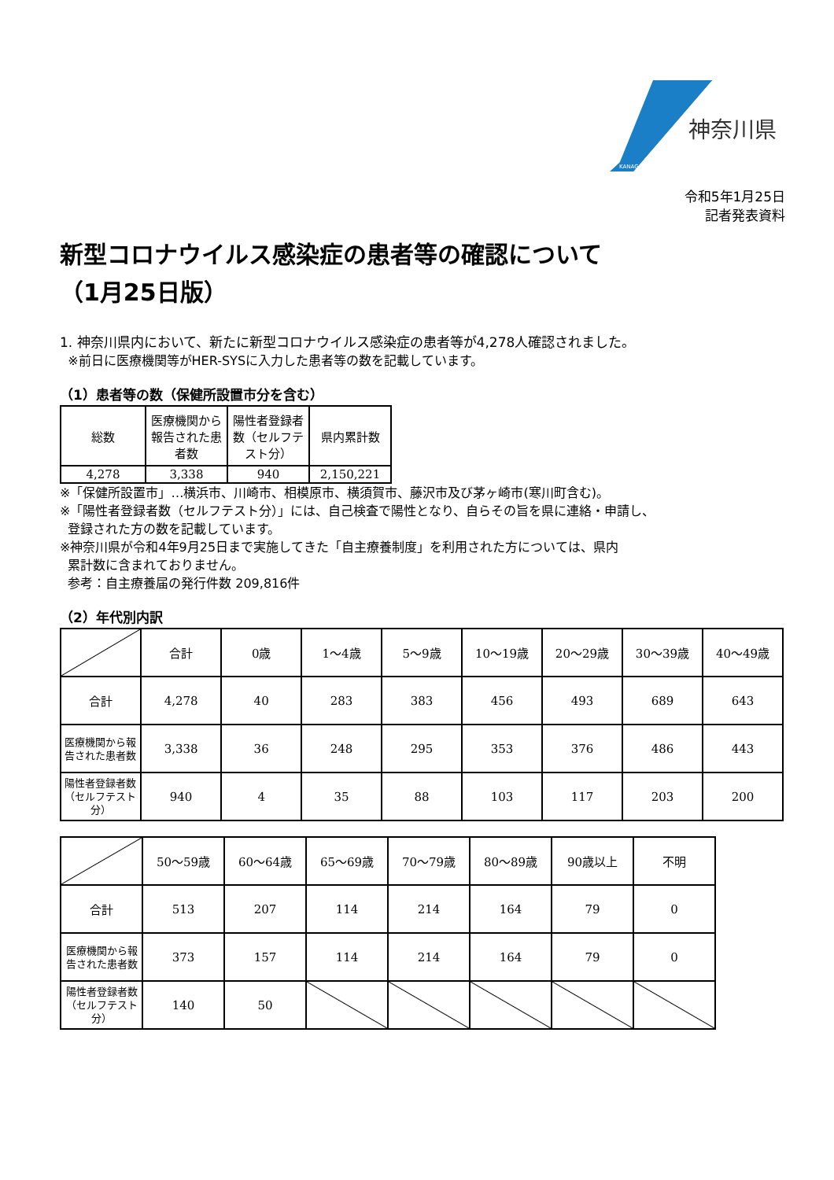神奈川県
KANAGAWA
令和5年1月25日
記者発表資料
新型コロナウイルス感染症の患者等の確認について
（1月25日版）
1. 神奈川県内において、新たに新型コロナウイルス感染症の患者等が4,278人確認されました。
※前日に医療機関等がHER-SYSに入力した患者等の数を記載しています。
（1）患者等の数（保健所設置市分を含む）
| 総数 | 医療機関から報告された患者数 | 陽性者登録者数（セルフテスト分） | 県内累計数 |
| --- | --- | --- | --- |
| 4,278 | 3,338 | 940 | 2,150,221 |
※「保健所設置市」…横浜市、川崎市、相模原市、横須賀市、藤沢市及び茅ヶ崎市(寒川町含む)。
※「陽性者登録者数（セルフテスト分）」には、自己検査で陽性となり、自らその旨を県に連絡・申請し、
登録された方の数を記載しています。
※神奈川県が令和4年9月25日まで実施してきた「自主療養制度」を利用された方については、県内
累計数に含まれておりません。
参考：自主療養届の発行件数 209,816件
（2）年代別内訳
| | 合計 | 0歳 | 1～4歳 | 5～9歳 | 10～19歳 | 20～29歳 | 30～39歳 | 40～49歳 |
| --- | --- | --- | --- | --- | --- | --- | --- | --- |
| 合計 | 4,278 | 40 | 283 | 383 | 456 | 493 | 689 | 643 |
| 医療機関から報告された患者数 | 3,338 | 36 | 248 | 295 | 353 | 376 | 486 | 443 |
| 陽性者登録者数（セルフテスト分） | 940 | 4 | 35 | 88 | 103 | 117 | 203 | 200 |
| | 50～59歳 | 60～64歳 | 65～69歳 | 70～79歳 | 80～89歳 | 90歳以上 | 不明 |
| --- | --- | --- | --- | --- | --- | --- | --- |
| 合計 | 513 | 207 | 114 | 214 | 164 | 79 | 0 |
| 医療機関から報告された患者数 | 373 | 157 | 114 | 214 | 164 | 79 | 0 |
| 陽性者登録者数（セルフテスト分） | 140 | 50 | | | | | |